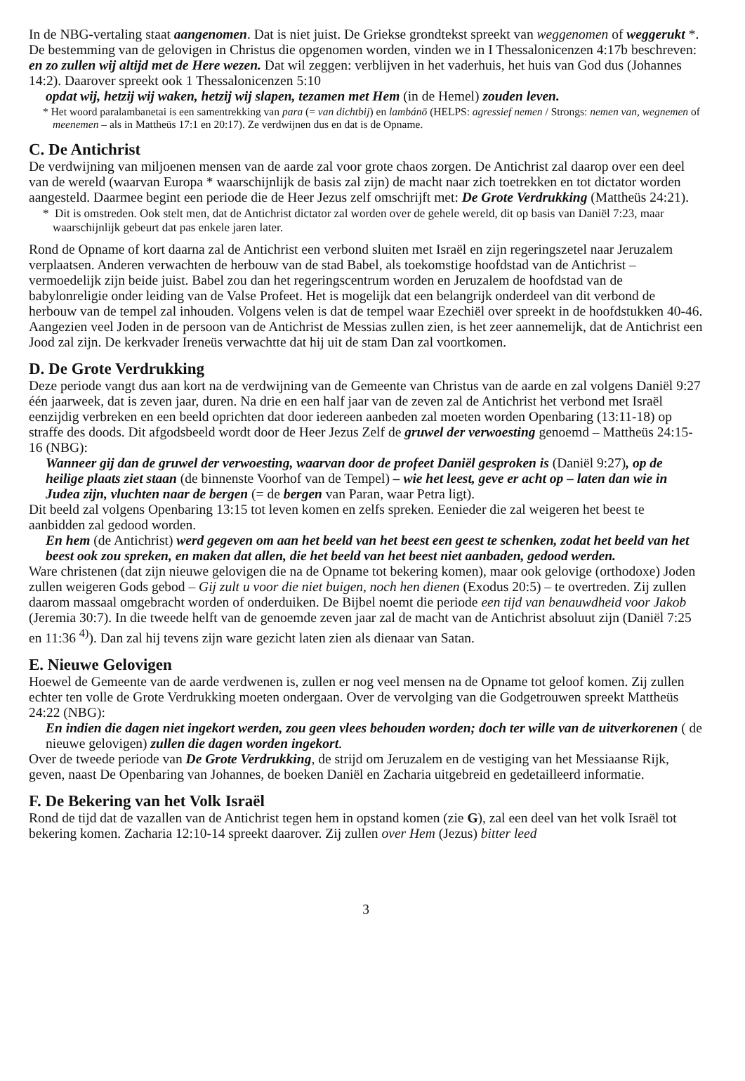In de NBG-vertaling staat aangenomen. Dat is niet juist. De Griekse grondtekst spreekt van weggenomen of weggerukt *. De bestemming van de gelovigen in Christus die opgenomen worden, vinden we in I Thessalonicenzen 4:17b beschreven: en zo zullen wij altijd met de Here wezen. Dat wil zeggen: verblijven in het vaderhuis, het huis van God dus (Johannes 14:2). Daarover spreekt ook 1 Thessalonicenzen 5:10
opdat wij, hetzij wij waken, hetzij wij slapen, tezamen met Hem (in de Hemel) zouden leven.
* Het woord paralambanetai is een samentrekking van para (= van dichtbij) en lambánō (HELPS: agressief nemen / Strongs: nemen van, wegnemen of meenemen – als in Mattheüs 17:1 en 20:17). Ze verdwijnen dus en dat is de Opname.
C. De Antichrist
De verdwijning van miljoenen mensen van de aarde zal voor grote chaos zorgen. De Antichrist zal daarop over een deel van de wereld (waarvan Europa * waarschijnlijk de basis zal zijn) de macht naar zich toetrekken en tot dictator worden aangesteld. Daarmee begint een periode die de Heer Jezus zelf omschrijft met: De Grote Verdrukking (Mattheüs 24:21).
* Dit is omstreden. Ook stelt men, dat de Antichrist dictator zal worden over de gehele wereld, dit op basis van Daniël 7:23, maar waarschijnlijk gebeurt dat pas enkele jaren later.
Rond de Opname of kort daarna zal de Antichrist een verbond sluiten met Israël en zijn regeringszetel naar Jeruzalem verplaatsen. Anderen verwachten de herbouw van de stad Babel, als toekomstige hoofdstad van de Antichrist – vermoedelijk zijn beide juist. Babel zou dan het regeringscentrum worden en Jeruzalem de hoofdstad van de babylonreligie onder leiding van de Valse Profeet. Het is mogelijk dat een belangrijk onderdeel van dit verbond de herbouw van de tempel zal inhouden. Volgens velen is dat de tempel waar Ezechiël over spreekt in de hoofdstukken 40-46.
Aangezien veel Joden in de persoon van de Antichrist de Messias zullen zien, is het zeer aannemelijk, dat de Antichrist een Jood zal zijn. De kerkvader Ireneüs verwachtte dat hij uit de stam Dan zal voortkomen.
D. De Grote Verdrukking
Deze periode vangt dus aan kort na de verdwijning van de Gemeente van Christus van de aarde en zal volgens Daniël 9:27 één jaarweek, dat is zeven jaar, duren. Na drie en een half jaar van de zeven zal de Antichrist het verbond met Israël eenzijdig verbreken en een beeld oprichten dat door iedereen aanbeden zal moeten worden Openbaring (13:11-18) op straffe des doods. Dit afgodsbeeld wordt door de Heer Jezus Zelf de gruwel der verwoesting genoemd – Mattheüs 24:15-16 (NBG):
Wanneer gij dan de gruwel der verwoesting, waarvan door de profeet Daniël gesproken is (Daniël 9:27), op de heilige plaats ziet staan (de binnenste Voorhof van de Tempel) – wie het leest, geve er acht op – laten dan wie in Judea zijn, vluchten naar de bergen (= de bergen van Paran, waar Petra ligt).
Dit beeld zal volgens Openbaring 13:15 tot leven komen en zelfs spreken. Eenieder die zal weigeren het beest te aanbidden zal gedood worden.
En hem (de Antichrist) werd gegeven om aan het beeld van het beest een geest te schenken, zodat het beeld van het beest ook zou spreken, en maken dat allen, die het beeld van het beest niet aanbaden, gedood werden.
Ware christenen (dat zijn nieuwe gelovigen die na de Opname tot bekering komen), maar ook gelovige (orthodoxe) Joden zullen weigeren Gods gebod – Gij zult u voor die niet buigen, noch hen dienen (Exodus 20:5) – te overtreden. Zij zullen daarom massaal omgebracht worden of onderduiken. De Bijbel noemt die periode een tijd van benauwdheid voor Jakob (Jeremia 30:7). In die tweede helft van de genoemde zeven jaar zal de macht van de Antichrist absoluut zijn (Daniël 7:25 en 11:36 <sup>4)</sup>). Dan zal hij tevens zijn ware gezicht laten zien als dienaar van Satan.
E. Nieuwe Gelovigen
Hoewel de Gemeente van de aarde verdwenen is, zullen er nog veel mensen na de Opname tot geloof komen. Zij zullen echter ten volle de Grote Verdrukking moeten ondergaan. Over de vervolging van die Godgetrouwen spreekt Mattheüs 24:22 (NBG):
En indien die dagen niet ingekort werden, zou geen vlees behouden worden; doch ter wille van de uitverkorenen ( de nieuwe gelovigen) zullen die dagen worden ingekort.
Over de tweede periode van De Grote Verdrukking, de strijd om Jeruzalem en de vestiging van het Messiaanse Rijk, geven, naast De Openbaring van Johannes, de boeken Daniël en Zacharia uitgebreid en gedetailleerd informatie.
F. De Bekering van het Volk Israël
Rond de tijd dat de vazallen van de Antichrist tegen hem in opstand komen (zie G), zal een deel van het volk Israël tot bekering komen. Zacharia 12:10-14 spreekt daarover. Zij zullen over Hem (Jezus) bitter leed
3